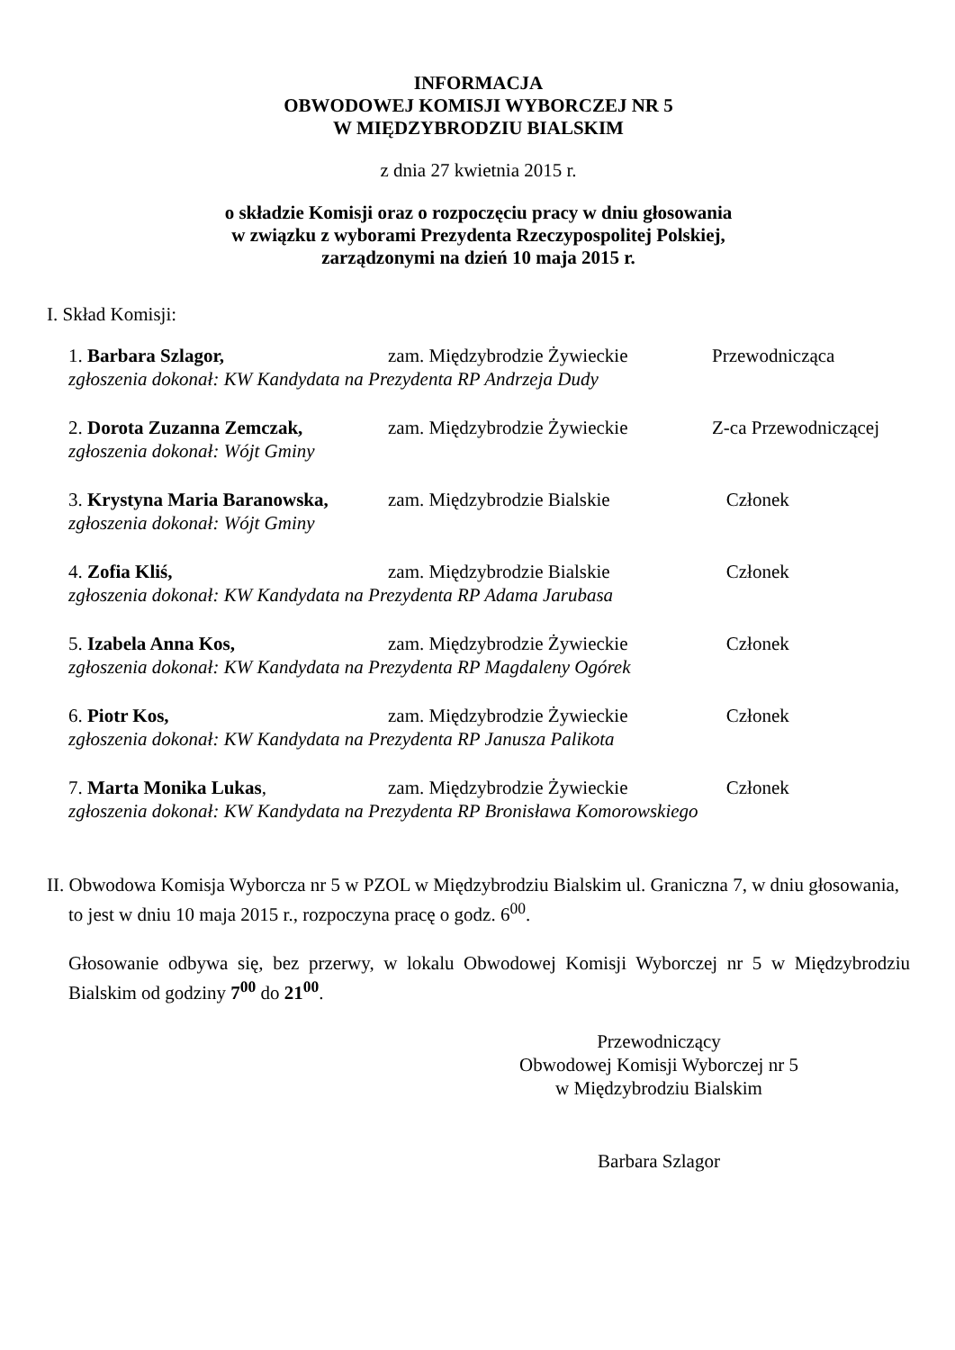INFORMACJA
OBWODOWEJ KOMISJI WYBORCZEJ NR 5
W MIĘDZYBRODZIU BIALSKIM
z dnia 27 kwietnia 2015 r.
o składzie Komisji oraz o rozpoczęciu pracy w dniu głosowania
w związku z wyborami Prezydenta Rzeczypospolitej Polskiej,
zarządzonymi na dzień 10 maja 2015 r.
I. Skład Komisji:
1. Barbara Szlagor, zam. Międzybrodzie Żywieckie Przewodnicząca
zgłoszenia dokonał: KW Kandydata na Prezydenta RP Andrzeja Dudy
2. Dorota Zuzanna Zemczak, zam. Międzybrodzie Żywieckie Z-ca Przewodniczącej
zgłoszenia dokonał: Wójt Gminy
3. Krystyna Maria Baranowska, zam. Międzybrodzie Bialskie Członek
zgłoszenia dokonał: Wójt Gminy
4. Zofia Kliś, zam. Międzybrodzie Bialskie Członek
zgłoszenia dokonał: KW Kandydata na Prezydenta RP Adama Jarubasa
5. Izabela Anna Kos, zam. Międzybrodzie Żywieckie Członek
zgłoszenia dokonał: KW Kandydata na Prezydenta RP Magdaleny Ogórek
6. Piotr Kos, zam. Międzybrodzie Żywieckie Członek
zgłoszenia dokonał: KW Kandydata na Prezydenta RP Janusza Palikota
7. Marta Monika Lukas, zam. Międzybrodzie Żywieckie Członek
zgłoszenia dokonał: KW Kandydata na Prezydenta RP Bronisława Komorowskiego
II. Obwodowa Komisja Wyborcza nr 5 w PZOL w Międzybrodziu Bialskim ul. Graniczna 7, w dniu głosowania, to jest w dniu 10 maja 2015 r., rozpoczyna pracę o godz. 6<sup>00</sup>.
Głosowanie odbywa się, bez przerwy, w lokalu Obwodowej Komisji Wyborczej nr 5 w Międzybrodziu Bialskim od godziny 7<sup>00</sup> do 21<sup>00</sup>.
Przewodniczący
Obwodowej Komisji Wyborczej nr 5
w Międzybrodziu Bialskim
Barbara Szlagor